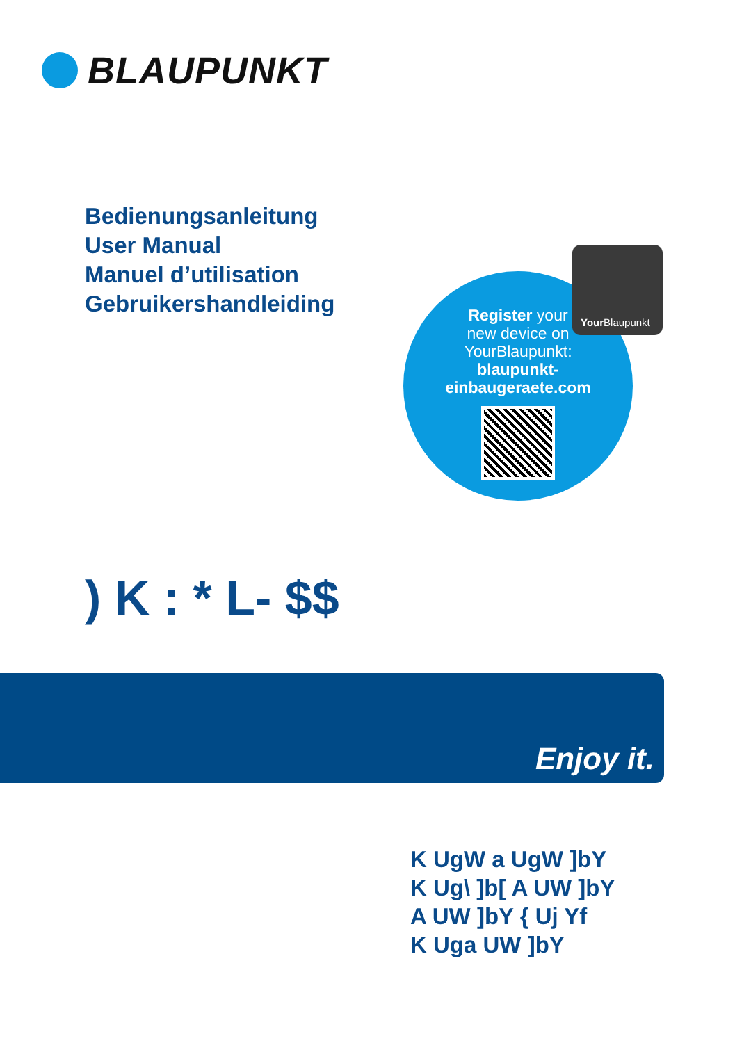BLAUPUNKT
Bedienungsanleitung
User Manual
Manuel d’utilisation
Gebruikershandleiding
Register your
new device on
YourBlaupunkt:
blaupunkt-
einbaugeraete.com
Your Blaupunkt
) K : * L- $$
Enjoy it.
K UgW a UgW ]bY
K Ug\ ]b[ A UW ]bY
A UW ]bY { Uj Yf
K Uga UW ]bY